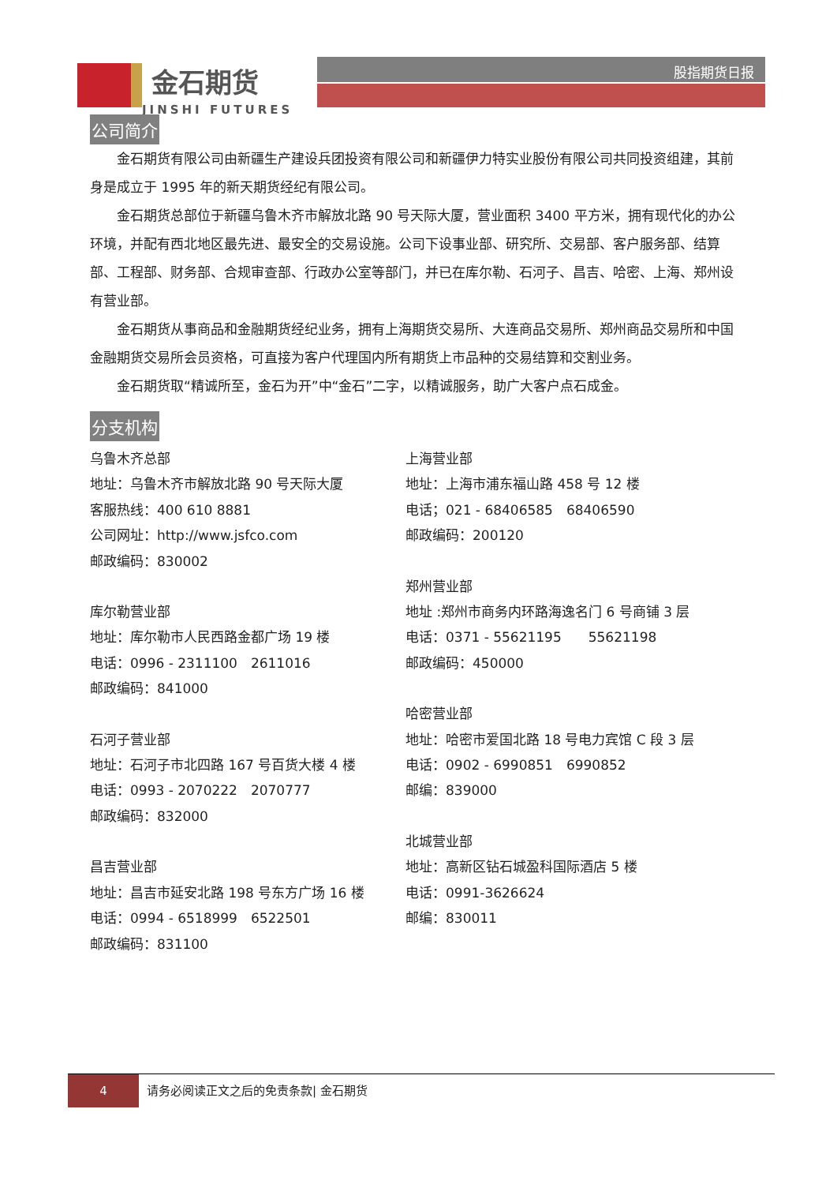金石期货
JINSHI FUTURES
股指期货日报
公司简介
金石期货有限公司由新疆生产建设兵团投资有限公司和新疆伊力特实业股份有限公司共同投资组建，其前身是成立于 1995 年的新天期货经纪有限公司。
金石期货总部位于新疆乌鲁木齐市解放北路 90 号天际大厦，营业面积 3400 平方米，拥有现代化的办公环境，并配有西北地区最先进、最安全的交易设施。公司下设事业部、研究所、交易部、客户服务部、结算部、工程部、财务部、合规审查部、行政办公室等部门，并已在库尔勒、石河子、昌吉、哈密、上海、郑州设有营业部。
金石期货从事商品和金融期货经纪业务，拥有上海期货交易所、大连商品交易所、郑州商品交易所和中国金融期货交易所会员资格，可直接为客户代理国内所有期货上市品种的交易结算和交割业务。
金石期货取“精诚所至，金石为开”中“金石”二字，以精诚服务，助广大客户点石成金。
分支机构
乌鲁木齐总部
地址：乌鲁木齐市解放北路 90 号天际大厦
客服热线：400 610 8881
公司网址：http://www.jsfco.com
邮政编码：830002
库尔勒营业部
地址：库尔勒市人民西路金都广场 19 楼
电话：0996 - 2311100　2611016
邮政编码：841000
石河子营业部
地址：石河子市北四路 167 号百货大楼 4 楼
电话：0993 - 2070222　2070777
邮政编码：832000
昌吉营业部
地址：昌吉市延安北路 198 号东方广场 16 楼
电话：0994 - 6518999　6522501
邮政编码：831100
上海营业部
地址：上海市浦东福山路 458 号 12 楼
电话；021 - 68406585　68406590
邮政编码：200120
郑州营业部
地址 :郑州市商务内环路海逸名门 6 号商铺 3 层
电话：0371 - 55621195　　55621198
邮政编码：450000
哈密营业部
地址：哈密市爱国北路 18 号电力宾馆 C 段 3 层
电话：0902 - 6990851　6990852
邮编：839000
北城营业部
地址：高新区钻石城盈科国际酒店 5 楼
电话：0991-3626624
邮编：830011
4 请务必阅读正文之后的免责条款| 金石期货